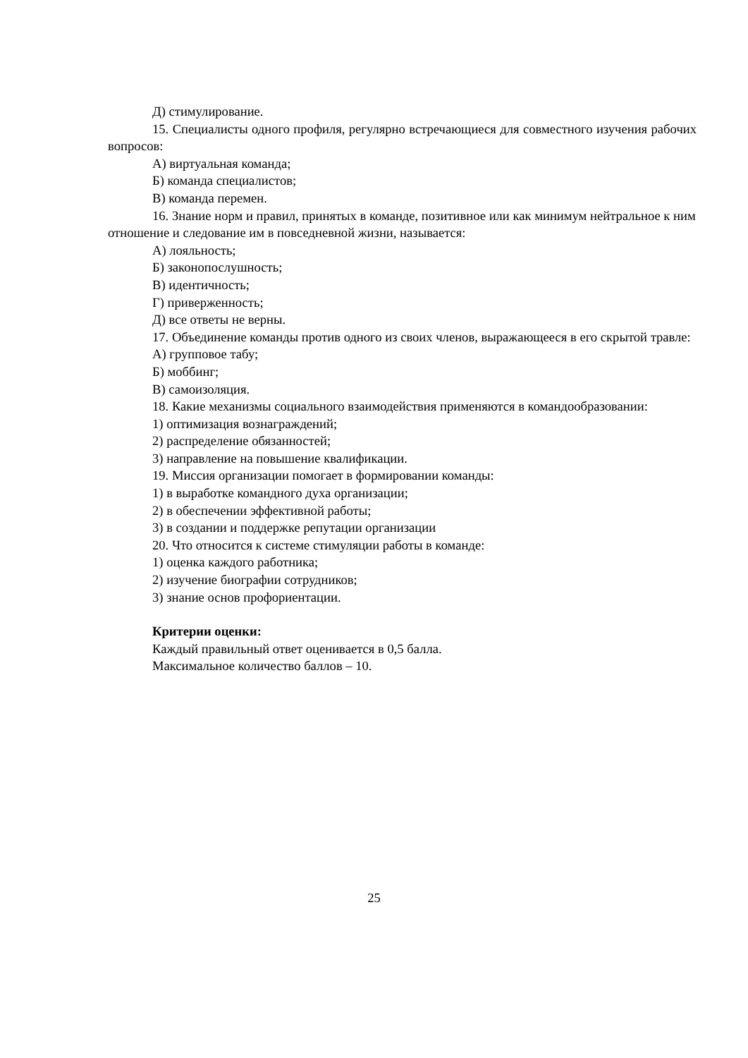Д) стимулирование.
15. Специалисты одного профиля, регулярно встречающиеся для совместного изучения рабочих вопросов:
А) виртуальная команда;
Б) команда специалистов;
В) команда перемен.
16. Знание норм и правил, принятых в команде, позитивное или как минимум нейтральное к ним отношение и следование им в повседневной жизни, называется:
А) лояльность;
Б) законопослушность;
В) идентичность;
Г) приверженность;
Д) все ответы не верны.
17. Объединение команды против одного из своих членов, выражающееся в его скрытой травле:
А) групповое табу;
Б) моббинг;
В) самоизоляция.
18. Какие механизмы социального взаимодействия применяются в командообразовании:
1) оптимизация вознаграждений;
2) распределение обязанностей;
3) направление на повышение квалификации.
19. Миссия организации помогает в формировании команды:
1) в выработке командного духа организации;
2) в обеспечении эффективной работы;
3) в создании и поддержке репутации организации
20. Что относится к системе стимуляции работы в команде:
1) оценка каждого работника;
2) изучение биографии сотрудников;
3) знание основ профориентации.
Критерии оценки:
Каждый правильный ответ оценивается в 0,5 балла.
Максимальное количество баллов – 10.
25